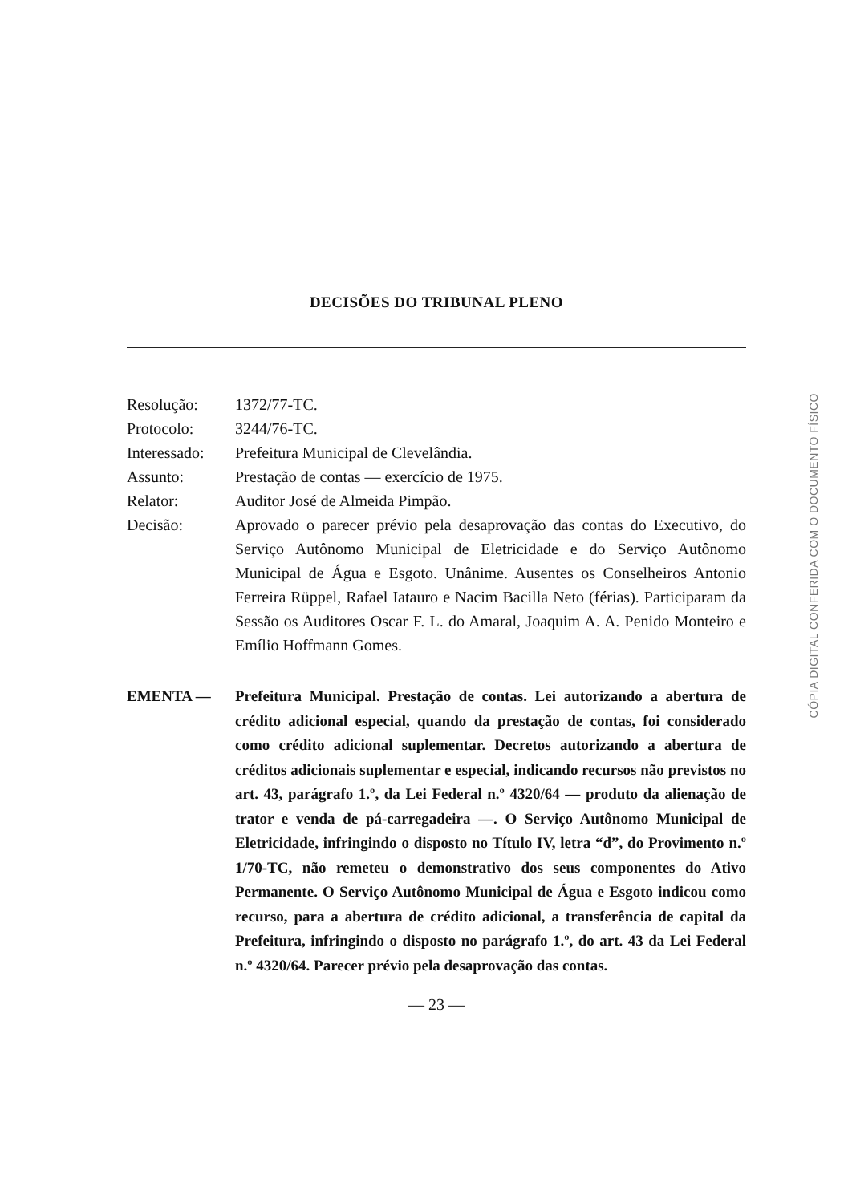DECISÕES DO TRIBUNAL PLENO
Resolução: 1372/77-TC.
Protocolo: 3244/76-TC.
Interessado:
Prefeitura Municipal de Clevelândia.
Assunto: Prestação de contas — exercício de 1975.
Relator: Auditor José de Almeida Pimpão.
Decisão: Aprovado o parecer prévio pela desaprovação das contas do Executivo, do Serviço Autônomo Municipal de Eletricidade e do Serviço Autônomo Municipal de Água e Esgoto. Unânime. Ausentes os Conselheiros Antonio Ferreira Rüppel, Rafael Iatauro e Nacim Bacilla Neto (férias). Participaram da Sessão os Auditores Oscar F. L. do Amaral, Joaquim A. A. Penido Monteiro e Emílio Hoffmann Gomes.
EMENTA — Prefeitura Municipal. Prestação de contas. Lei autorizando a abertura de crédito adicional especial, quando da prestação de contas, foi considerado como crédito adicional suplementar. Decretos autorizando a abertura de créditos adicionais suplementar e especial, indicando recursos não previstos no art. 43, parágrafo 1.º, da Lei Federal n.º 4320/64 — produto da alienação de trator e venda de pá-carregadeira —. O Serviço Autônomo Municipal de Eletricidade, infringindo o disposto no Título IV, letra “d”, do Provimento n.º 1/70-TC, não remeteu o demonstrativo dos seus componentes do Ativo Permanente. O Serviço Autônomo Municipal de Água e Esgoto indicou como recurso, para a abertura de crédito adicional, a transferência de capital da Prefeitura, infringindo o disposto no parágrafo 1.º, do art. 43 da Lei Federal n.º 4320/64. Parecer prévio pela desaprovação das contas.
— 23 —
CÓPIA DIGITAL CONFERIDA COM O DOCUMENTO FÍSICO